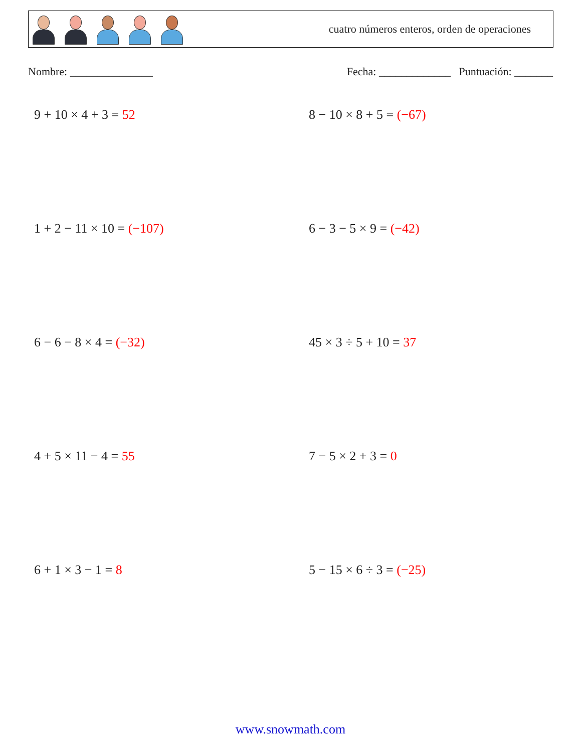cuatro números enteros, orden de operaciones
Nombre: _______________ Fecha: _____________ Puntuación: _______
9 + 10 × 4 + 3 = 52
8 − 10 × 8 + 5 = (−67)
1 + 2 − 11 × 10 = (−107)
6 − 3 − 5 × 9 = (−42)
6 − 6 − 8 × 4 = (−32)
45 × 3 ÷ 5 + 10 = 37
4 + 5 × 11 − 4 = 55
7 − 5 × 2 + 3 = 0
6 + 1 × 3 − 1 = 8
5 − 15 × 6 ÷ 3 = (−25)
www.snowmath.com